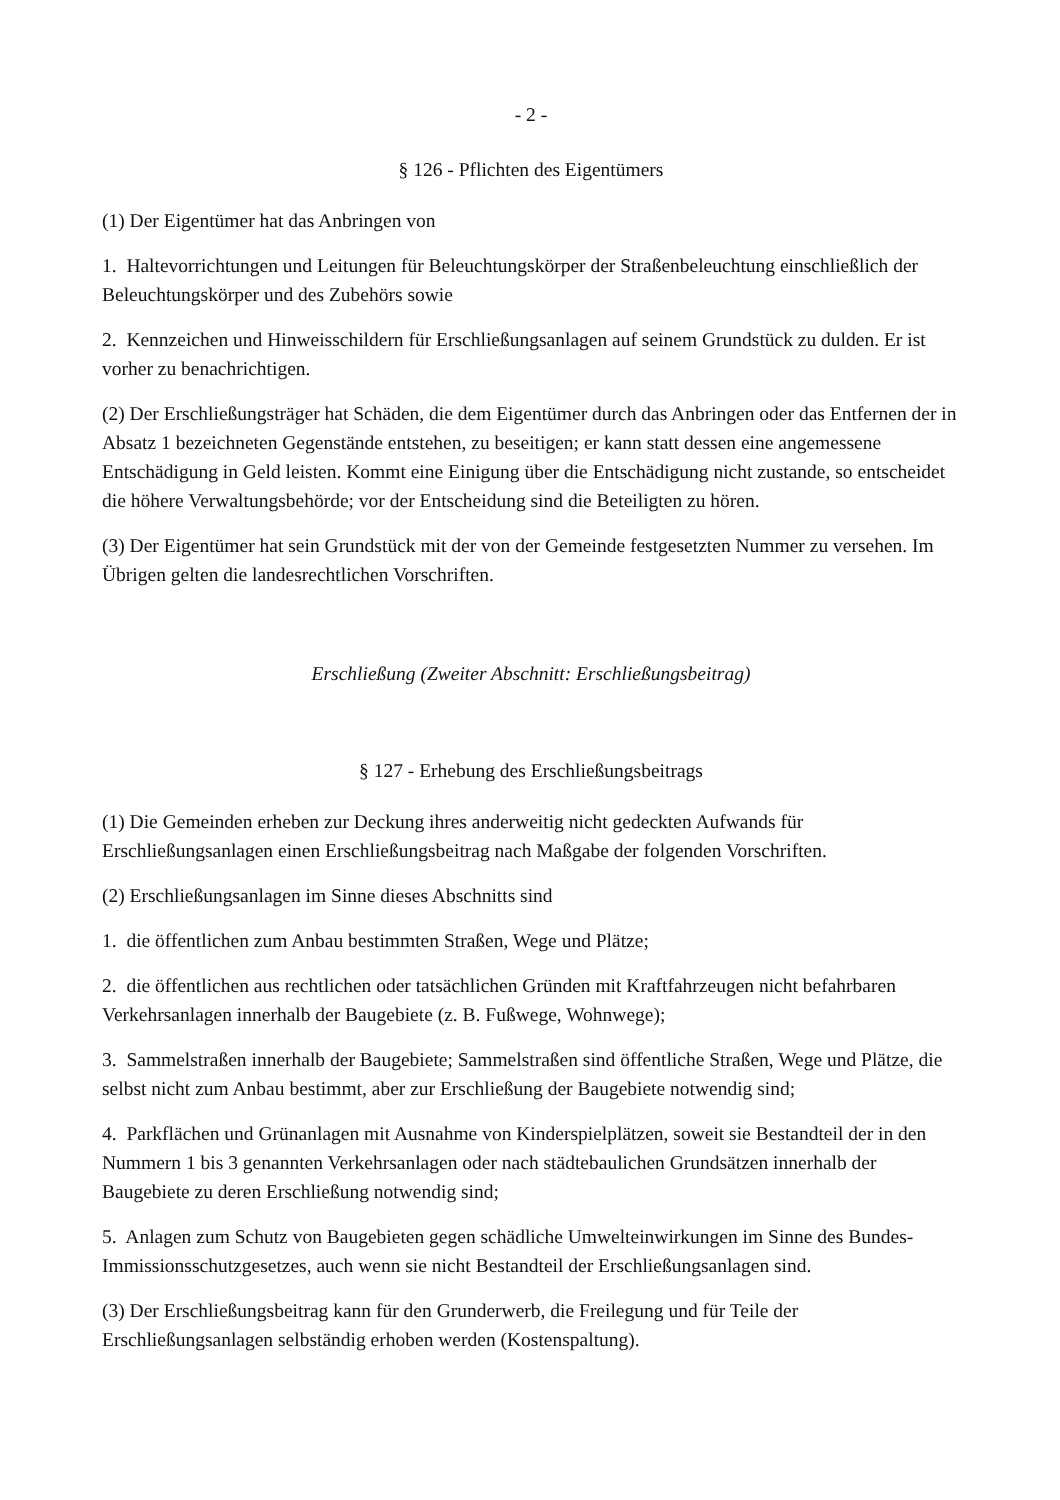- 2 -
§ 126 - Pflichten des Eigentümers
(1) Der Eigentümer hat das Anbringen von
1. Haltevorrichtungen und Leitungen für Beleuchtungskörper der Straßenbeleuchtung einschließlich der Beleuchtungskörper und des Zubehörs sowie
2. Kennzeichen und Hinweisschildern für Erschließungsanlagen auf seinem Grundstück zu dulden. Er ist vorher zu benachrichtigen.
(2) Der Erschließungsträger hat Schäden, die dem Eigentümer durch das Anbringen oder das Entfernen der in Absatz 1 bezeichneten Gegenstände entstehen, zu beseitigen; er kann statt dessen eine angemessene Entschädigung in Geld leisten. Kommt eine Einigung über die Entschädigung nicht zustande, so entscheidet die höhere Verwaltungsbehörde; vor der Entscheidung sind die Beteiligten zu hören.
(3) Der Eigentümer hat sein Grundstück mit der von der Gemeinde festgesetzten Nummer zu versehen. Im Übrigen gelten die landesrechtlichen Vorschriften.
Erschließung (Zweiter Abschnitt: Erschließungsbeitrag)
§ 127 - Erhebung des Erschließungsbeitrags
(1) Die Gemeinden erheben zur Deckung ihres anderweitig nicht gedeckten Aufwands für Erschließungsanlagen einen Erschließungsbeitrag nach Maßgabe der folgenden Vorschriften.
(2) Erschließungsanlagen im Sinne dieses Abschnitts sind
1. die öffentlichen zum Anbau bestimmten Straßen, Wege und Plätze;
2. die öffentlichen aus rechtlichen oder tatsächlichen Gründen mit Kraftfahrzeugen nicht befahrbaren Verkehrsanlagen innerhalb der Baugebiete (z. B. Fußwege, Wohnwege);
3. Sammelstraßen innerhalb der Baugebiete; Sammelstraßen sind öffentliche Straßen, Wege und Plätze, die selbst nicht zum Anbau bestimmt, aber zur Erschließung der Baugebiete notwendig sind;
4. Parkflächen und Grünanlagen mit Ausnahme von Kinderspielplätzen, soweit sie Bestandteil der in den Nummern 1 bis 3 genannten Verkehrsanlagen oder nach städtebaulichen Grundsätzen innerhalb der Baugebiete zu deren Erschließung notwendig sind;
5. Anlagen zum Schutz von Baugebieten gegen schädliche Umwelteinwirkungen im Sinne des Bundes-Immissionsschutzgesetzes, auch wenn sie nicht Bestandteil der Erschließungsanlagen sind.
(3) Der Erschließungsbeitrag kann für den Grunderwerb, die Freilegung und für Teile der Erschließungsanlagen selbständig erhoben werden (Kostenspaltung).